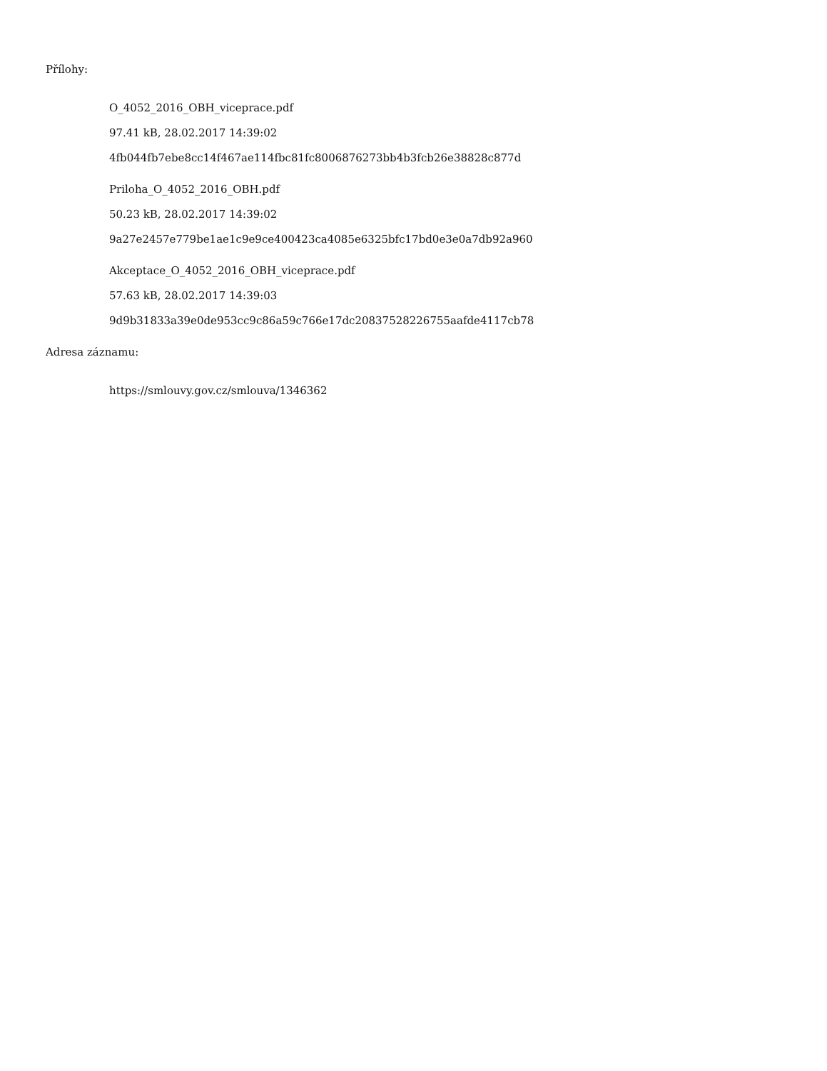Přílohy:
O_4052_2016_OBH_viceprace.pdf
97.41 kB, 28.02.2017 14:39:02
4fb044fb7ebe8cc14f467ae114fbc81fc8006876273bb4b3fcb26e38828c877d
Priloha_O_4052_2016_OBH.pdf
50.23 kB, 28.02.2017 14:39:02
9a27e2457e779be1ae1c9e9ce400423ca4085e6325bfc17bd0e3e0a7db92a960
Akceptace_O_4052_2016_OBH_viceprace.pdf
57.63 kB, 28.02.2017 14:39:03
9d9b31833a39e0de953cc9c86a59c766e17dc20837528226755aafde4117cb78
Adresa záznamu:
https://smlouvy.gov.cz/smlouva/1346362